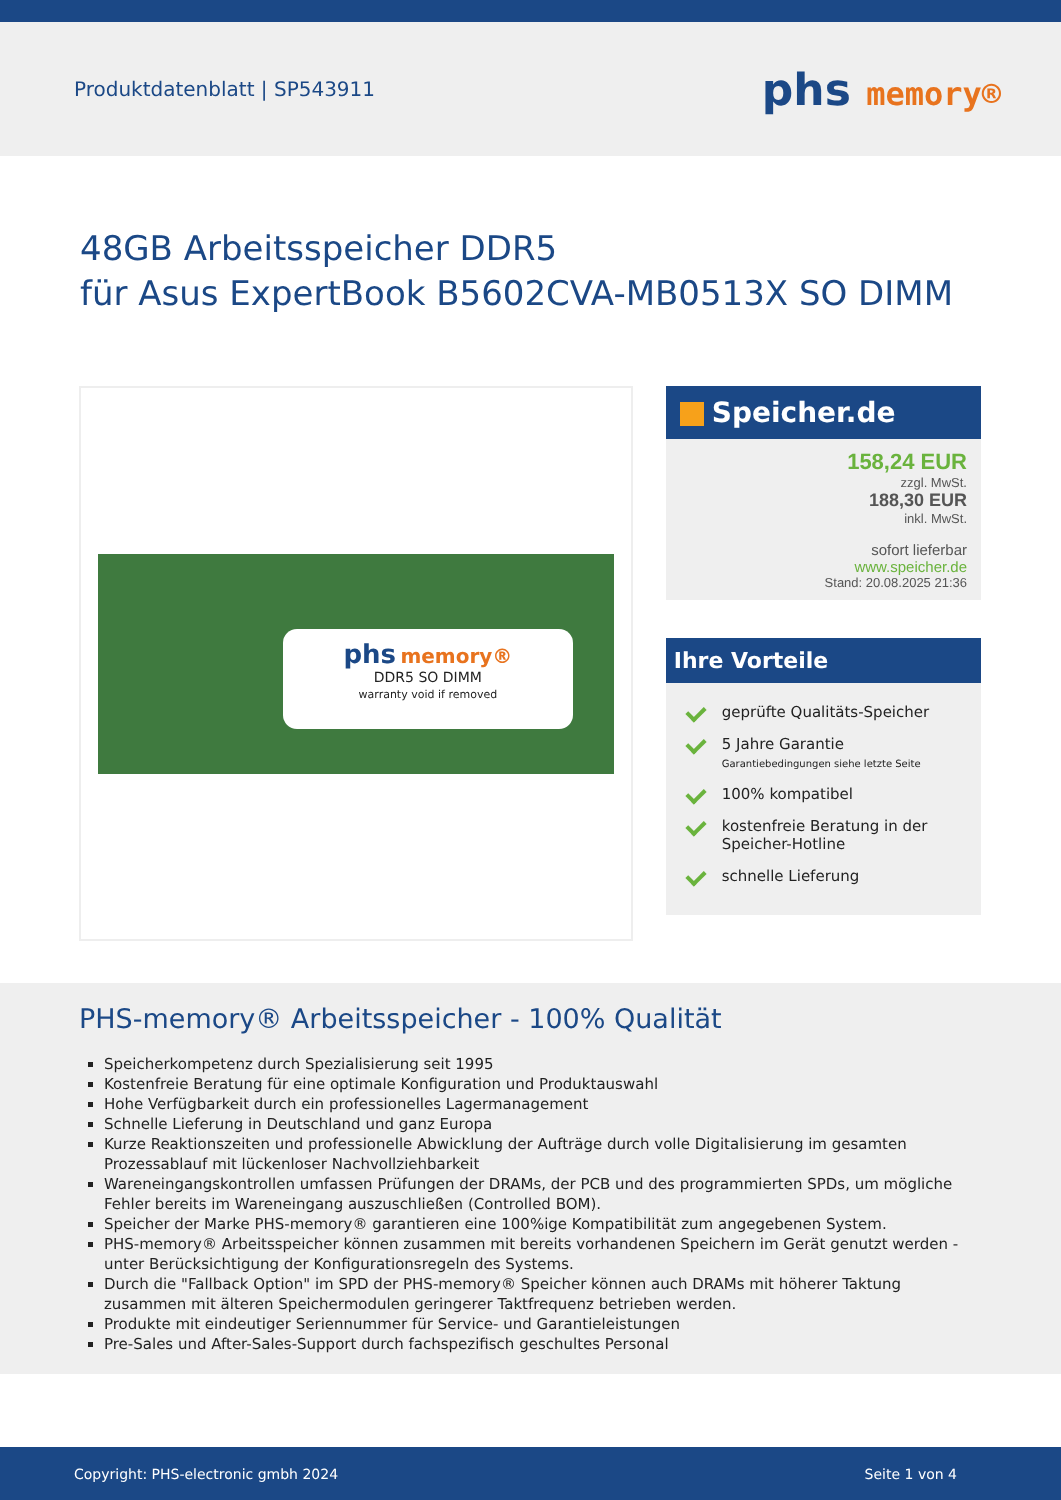Produktdatenblatt | SP543911
phs memory®
48GB Arbeitsspeicher DDR5
für Asus ExpertBook B5602CVA-MB0513X SO DIMM
phs memory®
DDR5 SO DIMM
warranty void if removed
Speicher.de
158,24 EUR
zzgl. MwSt.
188,30 EUR
inkl. MwSt.
sofort lieferbar
www.speicher.de
Stand: 20.08.2025 21:36
Ihre Vorteile
geprüfte Qualitäts-Speicher
5 Jahre Garantie
Garantiebedingungen siehe letzte Seite
100% kompatibel
kostenfreie Beratung in der Speicher-Hotline
schnelle Lieferung
PHS-memory® Arbeitsspeicher - 100% Qualität
Speicherkompetenz durch Spezialisierung seit 1995
Kostenfreie Beratung für eine optimale Konfiguration und Produktauswahl
Hohe Verfügbarkeit durch ein professionelles Lagermanagement
Schnelle Lieferung in Deutschland und ganz Europa
Kurze Reaktionszeiten und professionelle Abwicklung der Aufträge durch volle Digitalisierung im gesamten Prozessablauf mit lückenloser Nachvollziehbarkeit
Wareneingangskontrollen umfassen Prüfungen der DRAMs, der PCB und des programmierten SPDs, um mögliche Fehler bereits im Wareneingang auszuschließen (Controlled BOM).
Speicher der Marke PHS-memory® garantieren eine 100%ige Kompatibilität zum angegebenen System.
PHS-memory® Arbeitsspeicher können zusammen mit bereits vorhandenen Speichern im Gerät genutzt werden - unter Berücksichtigung der Konfigurationsregeln des Systems.
Durch die "Fallback Option" im SPD der PHS-memory® Speicher können auch DRAMs mit höherer Taktung zusammen mit älteren Speichermodulen geringerer Taktfrequenz betrieben werden.
Produkte mit eindeutiger Seriennummer für Service- und Garantieleistungen
Pre-Sales und After-Sales-Support durch fachspezifisch geschultes Personal
Copyright: PHS-electronic gmbh 2024 Seite 1 von 4